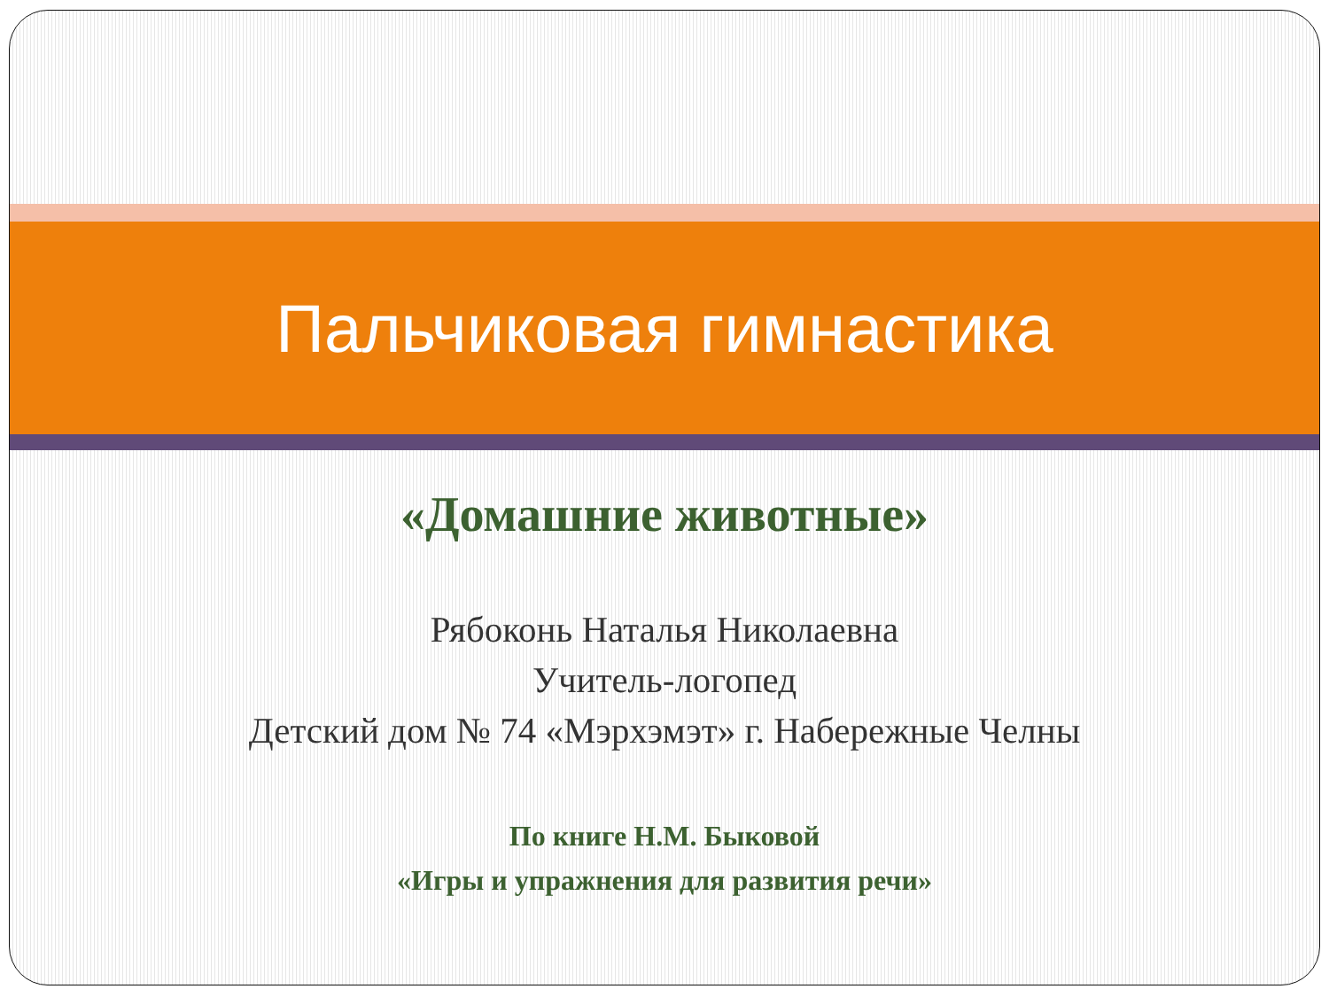Пальчиковая гимнастика
«Домашние животные»
Рябоконь Наталья Николаевна
Учитель-логопед
Детский дом № 74 «Мэрхэмэт» г. Набережные Челны
По книге Н.М. Быковой
«Игры и упражнения для развития речи»